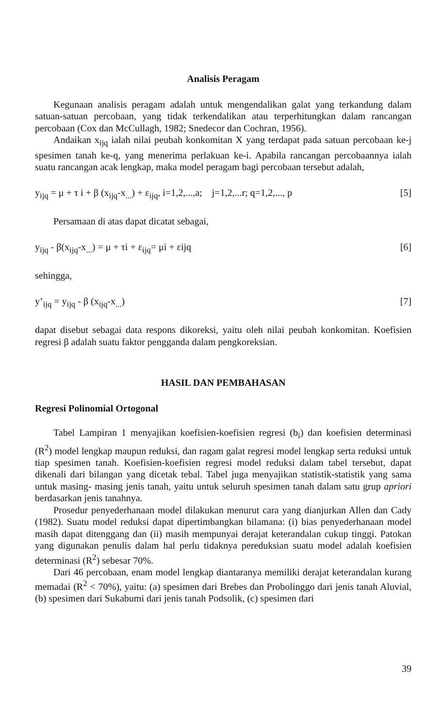Analisis Peragam
Kegunaan analisis peragam adalah untuk mengendalikan galat yang terkandung dalam satuan-satuan percobaan, yang tidak terkendalikan atau terperhitungkan dalam rancangan percobaan (Cox dan McCullagh, 1982; Snedecor dan Cochran, 1956).
Andaikan x<sub>ijq</sub> ialah nilai peubah konkomitan X yang terdapat pada satuan percobaan ke-j spesimen tanah ke-q, yang menerima perlakuan ke-i. Apabila rancangan percobaannya ialah suatu rancangan acak lengkap, maka model peragam bagi percobaan tersebut adalah,
y<sub>ijq</sub> = μ + τ i + β (x<sub>ijq</sub>-x<sub>...</sub>) + ε<sub>ijq</sub>, i=1,2,...,a; j=1,2,...r; q=1,2,..., p [5]
Persamaan di atas dapat dicatat sebagai,
y<sub>ijq</sub> - β(x<sub>ijq</sub>-x<sub>...</sub>) = μ + τi + ε<sub>ijq</sub>= μi + εijq [6]
sehingga,
y’<sub>ijq</sub> = y<sub>ijq</sub> - β (x<sub>ijq</sub>-x<sub>...</sub>) [7]
dapat disebut sebagai data respons dikoreksi, yaitu oleh nilai peubah konkomitan. Koefisien regresi β adalah suatu faktor pengganda dalam pengkoreksian.
HASIL DAN PEMBAHASAN
Regresi Polinomial Ortogonal
Tabel Lampiran 1 menyajikan koefisien-koefisien regresi (b<sub>i</sub>) dan koefisien determinasi (R<sup>2</sup>) model lengkap maupun reduksi, dan ragam galat regresi model lengkap serta reduksi untuk tiap spesimen tanah. Koefisien-koefisien regresi model reduksi dalam tabel tersebut, dapat dikenali dari bilangan yang dicetak tebal. Tabel juga menyajikan statistik-statistik yang sama untuk masing- masing jenis tanah, yaitu untuk seluruh spesimen tanah dalam satu grup apriori berdasarkan jenis tanahnya.
Prosedur penyederhanaan model dilakukan menurut cara yang dianjurkan Allen dan Cady (1982). Suatu model reduksi dapat dipertimbangkan bilamana: (i) bias penyederhanaan model masih dapat ditenggang dan (ii) masih mempunyai derajat keterandalan cukup tinggi. Patokan yang digunakan penulis dalam hal perlu tidaknya pereduksian suatu model adalah koefisien determinasi (R<sup>2</sup>) sebesar 70%.
Dari 46 percobaan, enam model lengkap diantaranya memiliki derajat keterandalan kurang memadai (R<sup>2</sup> < 70%), yaitu: (a) spesimen dari Brebes dan Probolinggo dari jenis tanah Aluvial, (b) spesimen dari Sukabumi dari jenis tanah Podsolik, (c) spesimen dari
39